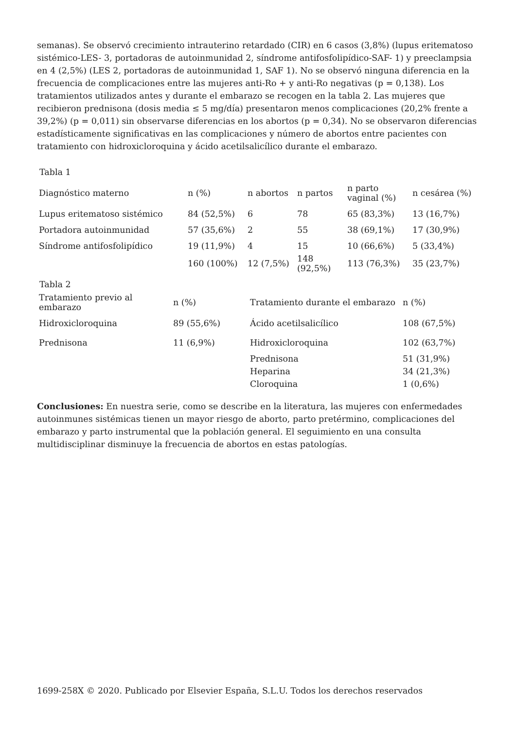semanas). Se observó crecimiento intrauterino retardado (CIR) en 6 casos (3,8%) (lupus eritematoso sistémico-LES- 3, portadoras de autoinmunidad 2, síndrome antifosfolipídico-SAF- 1) y preeclampsia en 4 (2,5%) (LES 2, portadoras de autoinmunidad 1, SAF 1). No se observó ninguna diferencia en la frecuencia de complicaciones entre las mujeres anti-Ro + y anti-Ro negativas (p = 0,138). Los tratamientos utilizados antes y durante el embarazo se recogen en la tabla 2. Las mujeres que recibieron prednisona (dosis media ≤ 5 mg/día) presentaron menos complicaciones (20,2% frente a 39,2%) (p = 0,011) sin observarse diferencias en los abortos (p = 0,34). No se observaron diferencias estadísticamente significativas en las complicaciones y número de abortos entre pacientes con tratamiento con hidroxicloroquina y ácido acetilsalicílico durante el embarazo.
Tabla 1
| Diagnóstico materno | n (%) | n abortos | n partos | n parto vaginal (%) | n cesárea (%) |
| --- | --- | --- | --- | --- | --- |
| Lupus eritematoso sistémico | 84 (52,5%) | 6 | 78 | 65 (83,3%) | 13 (16,7%) |
| Portadora autoinmunidad | 57 (35,6%) | 2 | 55 | 38 (69,1%) | 17 (30,9%) |
| Síndrome antifosfolipídico | 19 (11,9%) | 4 | 15 | 10 (66,6%) | 5 (33,4%) |
| | 160 (100%) | 12 (7,5%) | 148 (92,5%) | 113 (76,3%) | 35 (23,7%) |
Tabla 2
| Tratamiento previo al embarazo | n (%) | Tratamiento durante el embarazo | n (%) |
| --- | --- | --- | --- |
| Hidroxicloroquina | 89 (55,6%) | Ácido acetilsalicílico | 108 (67,5%) |
| Prednisona | 11 (6,9%) | Hidroxicloroquina | 102 (63,7%) |
| | | Prednisona | 51 (31,9%) |
| | | Heparina | 34 (21,3%) |
| | | Cloroquina | 1 (0,6%) |
Conclusiones: En nuestra serie, como se describe en la literatura, las mujeres con enfermedades autoinmunes sistémicas tienen un mayor riesgo de aborto, parto pretérmino, complicaciones del embarazo y parto instrumental que la población general. El seguimiento en una consulta multidisciplinar disminuye la frecuencia de abortos en estas patologías.
1699-258X © 2020. Publicado por Elsevier España, S.L.U. Todos los derechos reservados